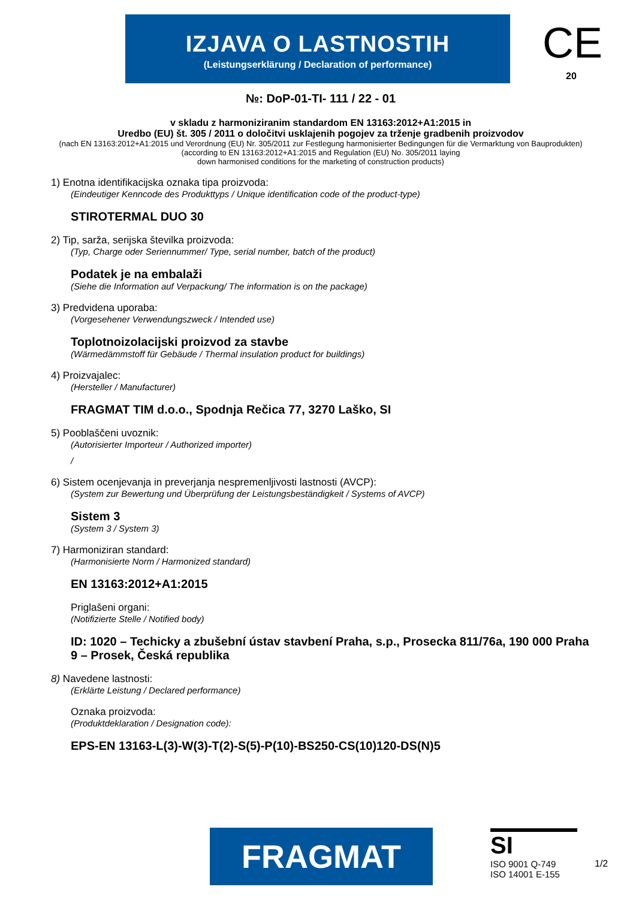IZJAVA O LASTNOSTIH
(Leistungserklärung / Declaration of performance)
CE
20
№: DoP-01-TI- 111 / 22 - 01
v skladu z harmoniziranim standardom EN 13163:2012+A1:2015 in
Uredbo (EU) št. 305 / 2011 o določitvi usklajenih pogojev za trženje gradbenih proizvodov
(nach EN 13163:2012+A1:2015 und Verordnung (EU) Nr. 305/2011 zur Festlegung harmonisierter Bedingungen für die Vermarktung von Bauprodukten)
(according to EN 13163:2012+A1:2015 and Regulation (EU) No. 305/2011 laying
down harmonised conditions for the marketing of construction products)
1) Enotna identifikacijska oznaka tipa proizvoda:
(Eindeutiger Kenncode des Produkttyps / Unique identification code of the product-type)
STIROTERMAL DUO 30
2) Tip, sarža, serijska številka proizvoda:
(Typ, Charge oder Seriennummer/ Type, serial number, batch of the product)
Podatek je na embalaži
(Siehe die Information auf Verpackung/ The information is on the package)
3) Predvidena uporaba:
(Vorgesehener Verwendungszweck / Intended use)
Toplotnoizolacijski proizvod za stavbe
(Wärmedämmstoff für Gebäude / Thermal insulation product for buildings)
4) Proizvajalec:
(Hersteller / Manufacturer)
FRAGMAT TIM d.o.o., Spodnja Rečica 77, 3270 Laško, SI
5) Pooblaščeni uvoznik:
(Autorisierter Importeur / Authorized importer)
/
6) Sistem ocenjevanja in preverjanja nespremenljivosti lastnosti (AVCP):
(System zur Bewertung und Überprüfung der Leistungsbeständigkeit / Systems of AVCP)
Sistem 3
(System 3 / System 3)
7) Harmoniziran standard:
(Harmonisierte Norm / Harmonized standard)
EN 13163:2012+A1:2015
Priglašeni organi:
(Notifizierte Stelle / Notified body)
ID: 1020 – Techicky a zbušební ústav stavbení Praha, s.p., Prosecka 811/76a, 190 000 Praha 9 – Prosek, Česká republika
8) Navedene lastnosti:
(Erklärte Leistung / Declared performance)
Oznaka proizvoda:
(Produktdeklaration / Designation code):
EPS-EN 13163-L(3)-W(3)-T(2)-S(5)-P(10)-BS250-CS(10)120-DS(N)5
FRAGMAT
SI
ISO 9001 Q-749
ISO 14001 E-155
1/2